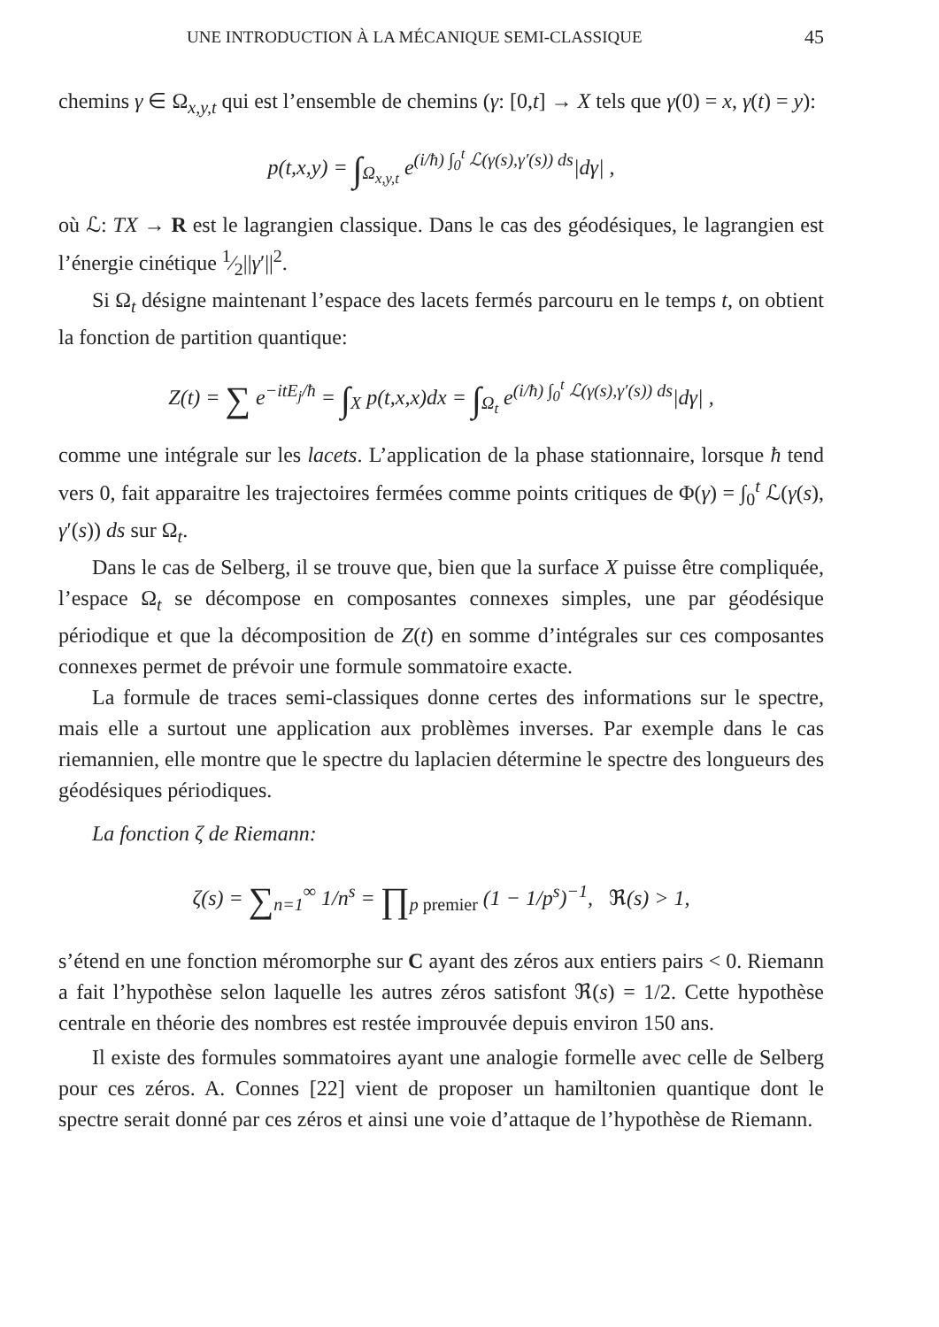UNE INTRODUCTION À LA MÉCANIQUE SEMI-CLASSIQUE 45
chemins γ ∈ Ω<sub>x,y,t</sub> qui est l’ensemble de chemins (γ: [0,t] → X tels que γ(0) = x, γ(t) = y):
p(t,x,y) = ∫<sub>Ω<sub>x,y,t</sub></sub> e<sup>(i/ħ) ∫<sub>0</sub><sup>t</sup> ℒ(γ(s),γ′(s)) ds</sup>|dγ| ,
où ℒ: TX → R est le lagrangien classique. Dans le cas des géodésiques, le lagrangien est l’énergie cinétique 1⁄2||γ′||<sup>2</sup>.
Si Ω<sub>t</sub> désigne maintenant l’espace des lacets fermés parcouru en le temps t, on obtient la fonction de partition quantique:
Z(t) = ∑ e<sup>−itE<sub>j</sub>/ħ</sup> = ∫<sub>X</sub> p(t,x,x)dx = ∫<sub>Ω<sub>t</sub></sub> e<sup>(i/ħ) ∫<sub>0</sub><sup>t</sup> ℒ(γ(s),γ′(s)) ds</sup>|dγ| ,
comme une intégrale sur les lacets. L’application de la phase stationnaire, lorsque ħ tend vers 0, fait apparaitre les trajectoires fermées comme points critiques de Φ(γ) = ∫<sub>0</sub><sup>t</sup> ℒ(γ(s), γ′(s)) ds sur Ω<sub>t</sub>.
Dans le cas de Selberg, il se trouve que, bien que la surface X puisse être compliquée, l’espace Ω<sub>t</sub> se décompose en composantes connexes simples, une par géodésique périodique et que la décomposition de Z(t) en somme d’intégrales sur ces composantes connexes permet de prévoir une formule sommatoire exacte.
La formule de traces semi-classiques donne certes des informations sur le spectre, mais elle a surtout une application aux problèmes inverses. Par exemple dans le cas riemannien, elle montre que le spectre du laplacien détermine le spectre des longueurs des géodésiques périodiques.
La fonction ζ de Riemann:
ζ(s) = ∑<sub>n=1</sub><sup>∞</sup> 1/n<sup>s</sup> = ∏<sub>p premier</sub> (1 − 1/p<sup>s</sup>)<sup>−1</sup>, ℜ(s) > 1,
s’étend en une fonction méromorphe sur C ayant des zéros aux entiers pairs < 0. Riemann a fait l’hypothèse selon laquelle les autres zéros satisfont ℜ(s) = 1/2. Cette hypothèse centrale en théorie des nombres est restée improuvée depuis environ 150 ans.
Il existe des formules sommatoires ayant une analogie formelle avec celle de Selberg pour ces zéros. A. Connes [22] vient de proposer un hamiltonien quantique dont le spectre serait donné par ces zéros et ainsi une voie d’attaque de l’hypothèse de Riemann.